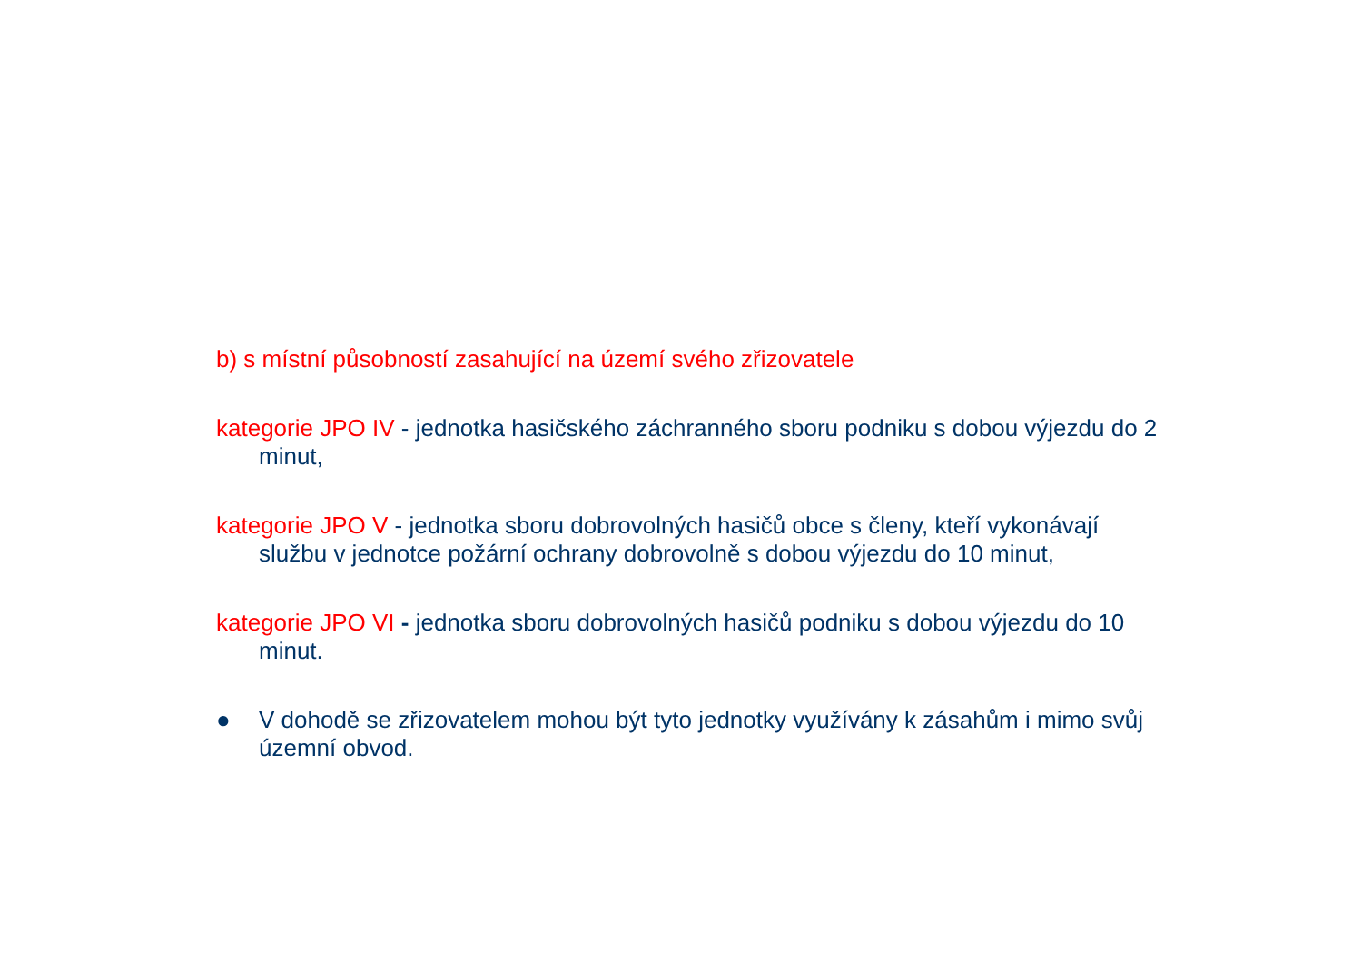b) s místní působností zasahující na území svého zřizovatele
kategorie JPO IV - jednotka hasičského záchranného sboru podniku s dobou výjezdu do 2 minut,
kategorie JPO V - jednotka sboru dobrovolných hasičů obce s členy, kteří vykonávají službu v jednotce požární ochrany dobrovolně s dobou výjezdu do 10 minut,
kategorie JPO VI - jednotka sboru dobrovolných hasičů podniku s dobou výjezdu do 10 minut.
● V dohodě se zřizovatelem mohou být tyto jednotky využívány k zásahům i mimo svůj územní obvod.